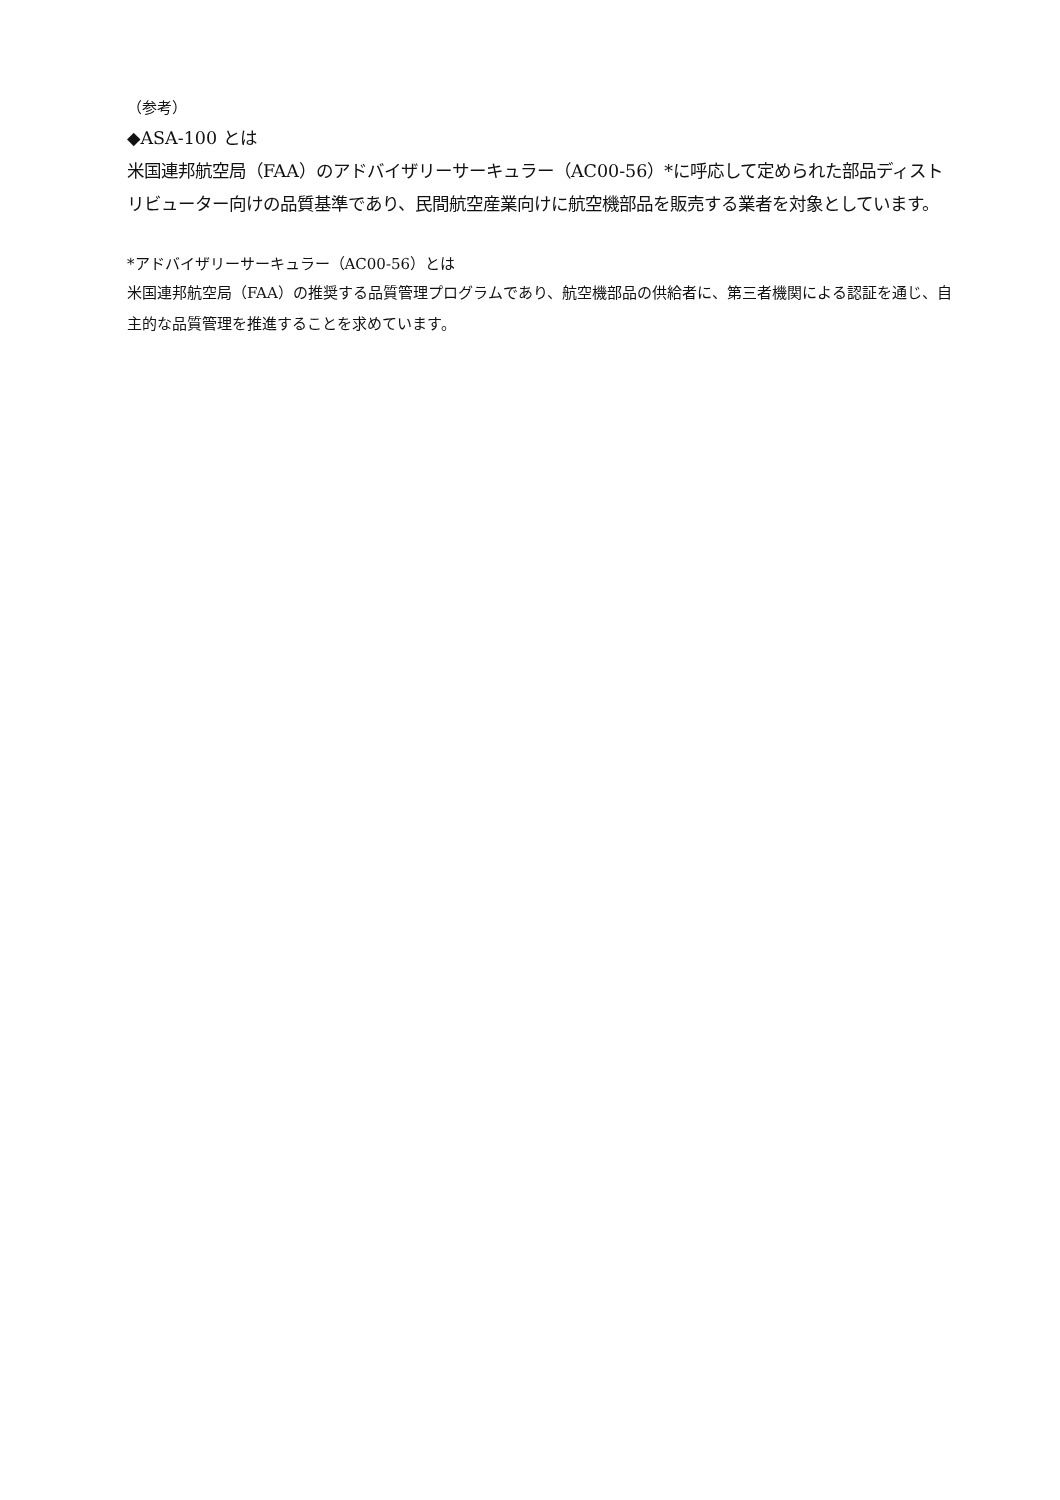（参考）
◆ASA-100 とは
米国連邦航空局（FAA）のアドバイザリーサーキュラー（AC00-56）*に呼応して定められた部品ディストリビューター向けの品質基準であり、民間航空産業向けに航空機部品を販売する業者を対象としています。
*アドバイザリーサーキュラー（AC00-56）とは
米国連邦航空局（FAA）の推奨する品質管理プログラムであり、航空機部品の供給者に、第三者機関による認証を通じ、自主的な品質管理を推進することを求めています。